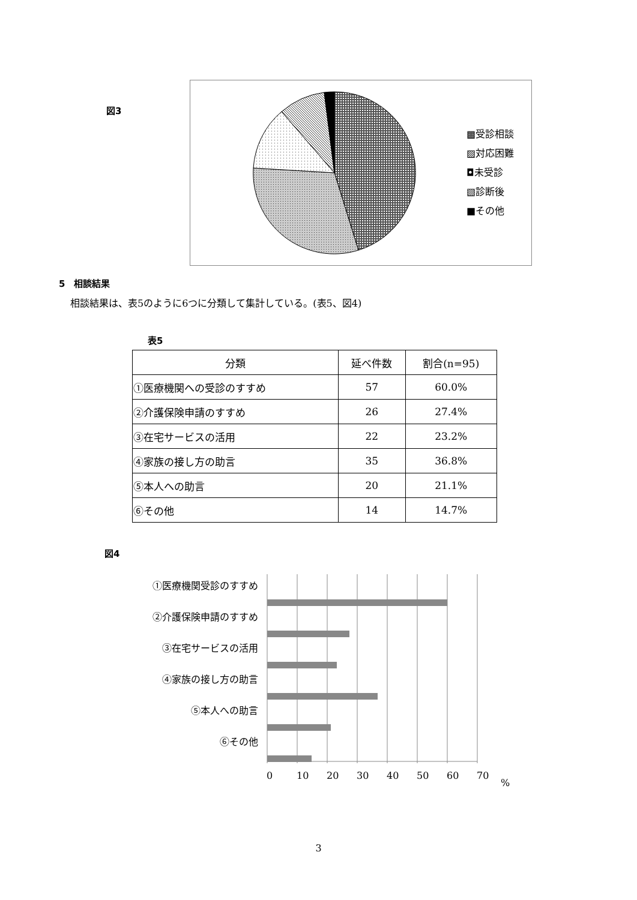図3
▩受診相談
▨対応困難
◘未受診
▧診断後
■その他
5　相談結果
相談結果は、表5のように6つに分類して集計している。(表5、図4)
表5
| 分類 | 延べ件数 | 割合(n=95) |
| ①医療機関への受診のすすめ | 57 | 60.0% |
| ②介護保険申請のすすめ | 26 | 27.4% |
| ③在宅サービスの活用 | 22 | 23.2% |
| ④家族の接し方の助言 | 35 | 36.8% |
| ⑤本人への助言 | 20 | 21.1% |
| ⑥その他 | 14 | 14.7% |
図4
①医療機関受診のすすめ
②介護保険申請のすすめ
③在宅サービスの活用
④家族の接し方の助言
⑤本人への助言
⑥その他
0 10 20 30 40 50 60 70 %
3